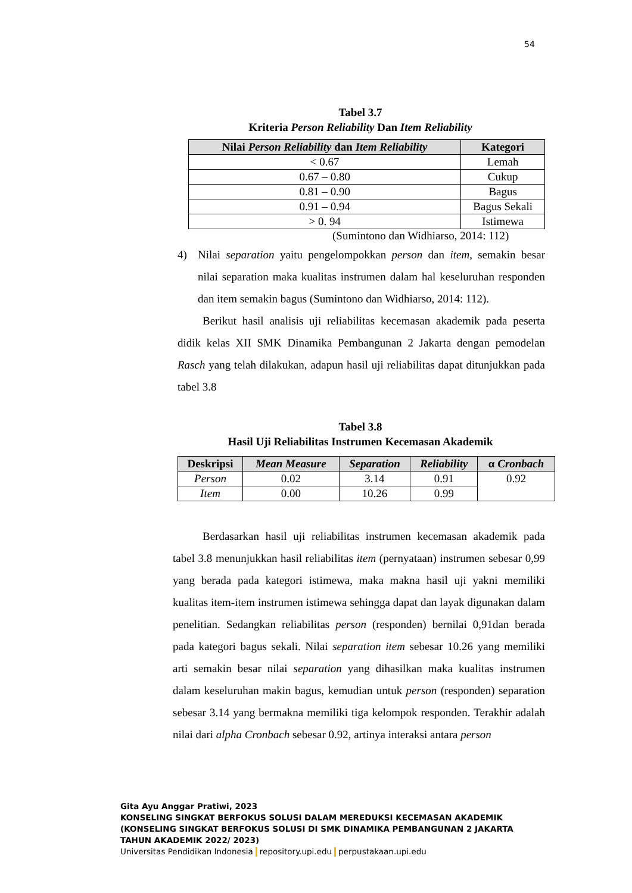54
Tabel 3.7
Kriteria Person Reliability Dan Item Reliability
| Nilai Person Reliability dan Item Reliability | Kategori |
| --- | --- |
| < 0.67 | Lemah |
| 0.67 – 0.80 | Cukup |
| 0.81 – 0.90 | Bagus |
| 0.91 – 0.94 | Bagus Sekali |
| > 0. 94 | Istimewa |
(Sumintono dan Widhiarso, 2014: 112)
4) Nilai separation yaitu pengelompokkan person dan item, semakin besar nilai separation maka kualitas instrumen dalam hal keseluruhan responden dan item semakin bagus (Sumintono dan Widhiarso, 2014: 112).
Berikut hasil analisis uji reliabilitas kecemasan akademik pada peserta didik kelas XII SMK Dinamika Pembangunan 2 Jakarta dengan pemodelan Rasch yang telah dilakukan, adapun hasil uji reliabilitas dapat ditunjukkan pada tabel 3.8
Tabel 3.8
Hasil Uji Reliabilitas Instrumen Kecemasan Akademik
| Deskripsi | Mean Measure | Separation | Reliability | α Cronbach |
| --- | --- | --- | --- | --- |
| Person | 0.02 | 3.14 | 0.91 | 0.92 |
| Item | 0.00 | 10.26 | 0.99 | |
Berdasarkan hasil uji reliabilitas instrumen kecemasan akademik pada tabel 3.8 menunjukkan hasil reliabilitas item (pernyataan) instrumen sebesar 0,99 yang berada pada kategori istimewa, maka makna hasil uji yakni memiliki kualitas item-item instrumen istimewa sehingga dapat dan layak digunakan dalam penelitian. Sedangkan reliabilitas person (responden) bernilai 0,91dan berada pada kategori bagus sekali. Nilai separation item sebesar 10.26 yang memiliki arti semakin besar nilai separation yang dihasilkan maka kualitas instrumen dalam keseluruhan makin bagus, kemudian untuk person (responden) separation sebesar 3.14 yang bermakna memiliki tiga kelompok responden. Terakhir adalah nilai dari alpha Cronbach sebesar 0.92, artinya interaksi antara person
Gita Ayu Anggar Pratiwi, 2023
KONSELING SINGKAT BERFOKUS SOLUSI DALAM MEREDUKSI KECEMASAN AKADEMIK
(KONSELING SINGKAT BERFOKUS SOLUSI DI SMK DINAMIKA PEMBANGUNAN 2 JAKARTA
TAHUN AKADEMIK 2022/ 2023)
Universitas Pendidikan Indonesia repository.upi.edu perpustakaan.upi.edu